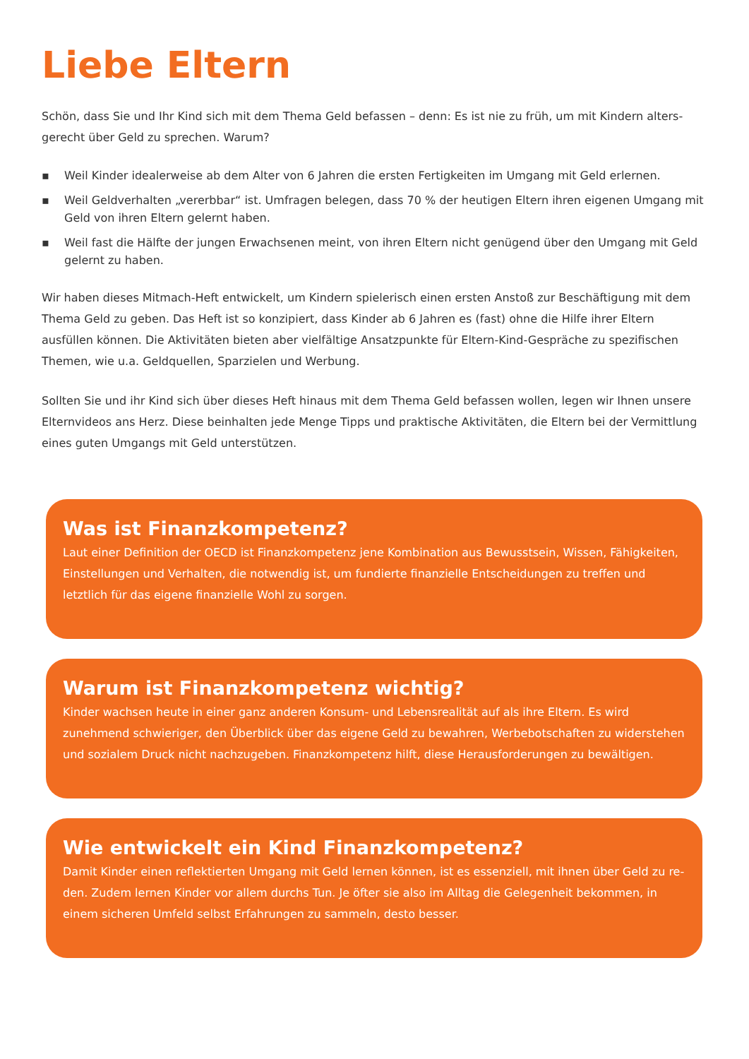Liebe Eltern
Schön, dass Sie und Ihr Kind sich mit dem Thema Geld befassen – denn: Es ist nie zu früh, um mit Kindern alters-gerecht über Geld zu sprechen. Warum?
▪ Weil Kinder idealerweise ab dem Alter von 6 Jahren die ersten Fertigkeiten im Umgang mit Geld erlernen.
▪ Weil Geldverhalten „vererbbar“ ist. Umfragen belegen, dass 70 % der heutigen Eltern ihren eigenen Umgang mit Geld von ihren Eltern gelernt haben.
▪ Weil fast die Hälfte der jungen Erwachsenen meint, von ihren Eltern nicht genügend über den Umgang mit Geld gelernt zu haben.
Wir haben dieses Mitmach-Heft entwickelt, um Kindern spielerisch einen ersten Anstoß zur Beschäftigung mit dem Thema Geld zu geben. Das Heft ist so konzipiert, dass Kinder ab 6 Jahren es (fast) ohne die Hilfe ihrer Eltern ausfüllen können. Die Aktivitäten bieten aber vielfältige Ansatzpunkte für Eltern-Kind-Gespräche zu spezifischen Themen, wie u.a. Geldquellen, Sparzielen und Werbung.
Sollten Sie und ihr Kind sich über dieses Heft hinaus mit dem Thema Geld befassen wollen, legen wir Ihnen unsere Elternvideos ans Herz. Diese beinhalten jede Menge Tipps und praktische Aktivitäten, die Eltern bei der Vermittlung eines guten Umgangs mit Geld unterstützen.
Was ist Finanzkompetenz?
Laut einer Definition der OECD ist Finanzkompetenz jene Kombination aus Bewusstsein, Wissen, Fähigkeiten, Einstellungen und Verhalten, die notwendig ist, um fundierte finanzielle Entscheidungen zu treffen und letztlich für das eigene finanzielle Wohl zu sorgen.
Warum ist Finanzkompetenz wichtig?
Kinder wachsen heute in einer ganz anderen Konsum- und Lebensrealität auf als ihre Eltern. Es wird zunehmend schwieriger, den Überblick über das eigene Geld zu bewahren, Werbebotschaften zu widerstehen und sozialem Druck nicht nachzugeben. Finanzkompetenz hilft, diese Herausforderungen zu bewältigen.
Wie entwickelt ein Kind Finanzkompetenz?
Damit Kinder einen reflektierten Umgang mit Geld lernen können, ist es essenziell, mit ihnen über Geld zu re-den. Zudem lernen Kinder vor allem durchs Tun. Je öfter sie also im Alltag die Gelegenheit bekommen, in einem sicheren Umfeld selbst Erfahrungen zu sammeln, desto besser.